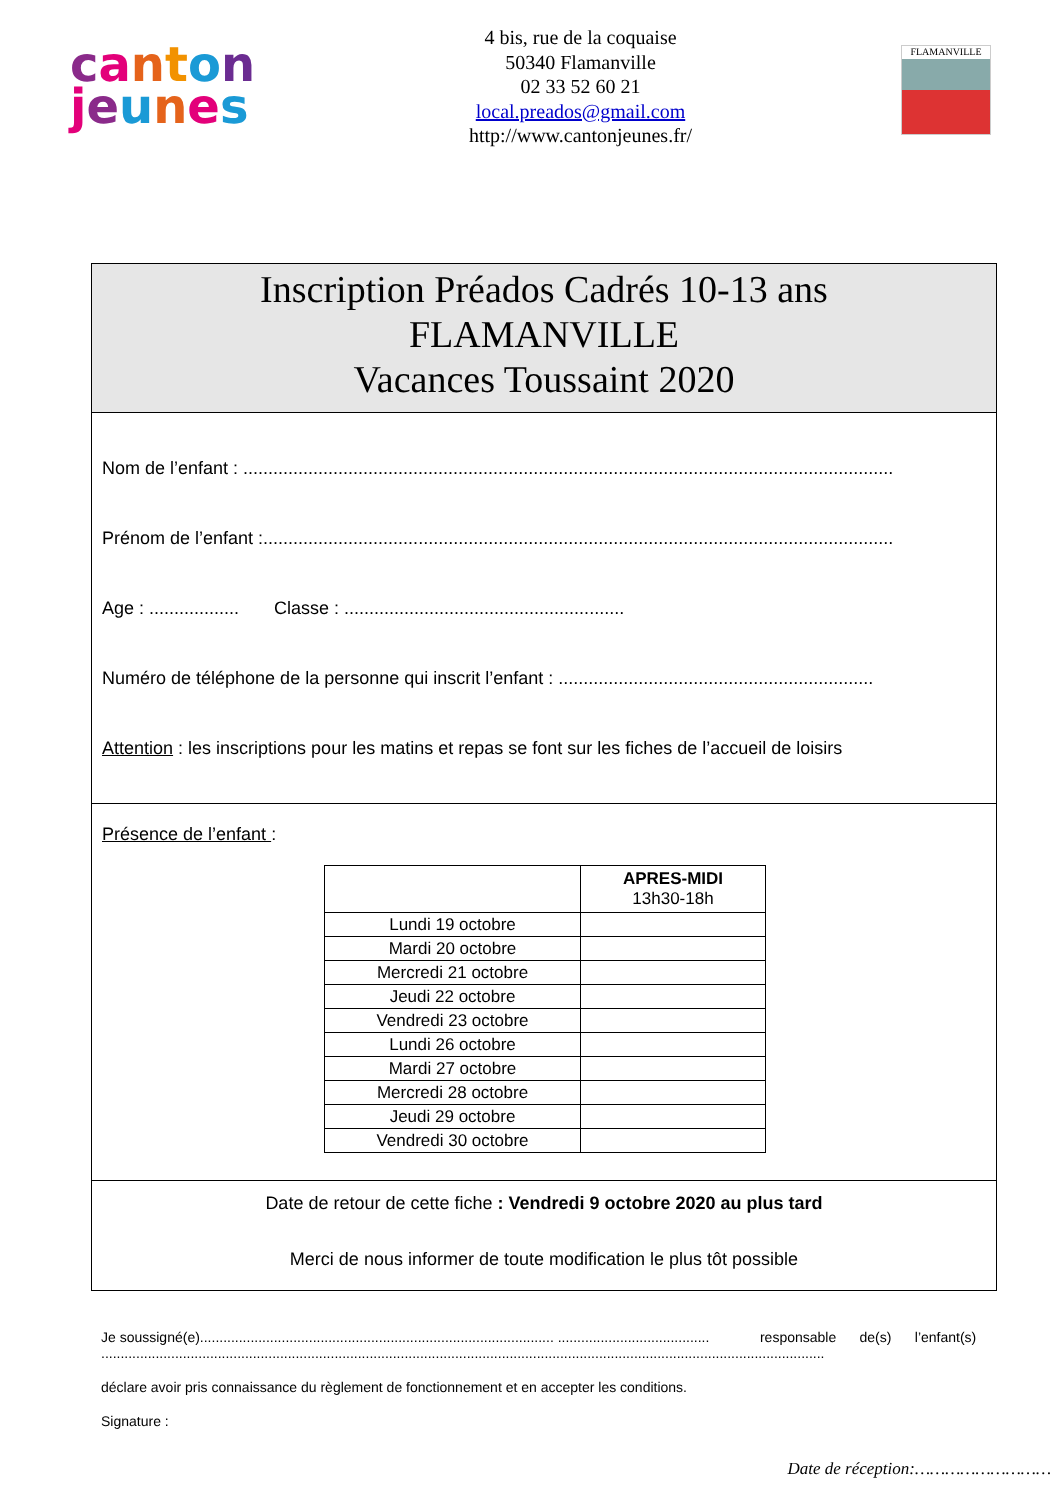canton
jeunes
4 bis, rue de la coquaise
50340 Flamanville
02 33 52 60 21
local.preados@gmail.com
http://www.cantonjeunes.fr/
FLAMANVILLE
Inscription Préados Cadrés 10-13 ans
FLAMANVILLE
Vacances Toussaint 2020
Nom de l’enfant : ..................................................................................................................................
Prénom de l’enfant :..............................................................................................................................
Age : .................. Classe : ........................................................
Numéro de téléphone de la personne qui inscrit l’enfant : ...............................................................
Attention : les inscriptions pour les matins et repas se font sur les fiches de l’accueil de loisirs
Présence de l’enfant :
| | APRES-MIDI 13h30-18h |
| --- | --- |
| Lundi 19 octobre | |
| Mardi 20 octobre | |
| Mercredi 21 octobre | |
| Jeudi 22 octobre | |
| Vendredi 23 octobre | |
| Lundi 26 octobre | |
| Mardi 27 octobre | |
| Mercredi 28 octobre | |
| Jeudi 29 octobre | |
| Vendredi 30 octobre | |
Date de retour de cette fiche : Vendredi 9 octobre 2020 au plus tard
Merci de nous informer de toute modification le plus tôt possible
Je soussigné(e)........................................................................................... ....................................... responsable de(s) l’enfant(s) ..........................................................................................................................................................................................
déclare avoir pris connaissance du règlement de fonctionnement et en accepter les conditions.
Signature :
Date de réception:………………………